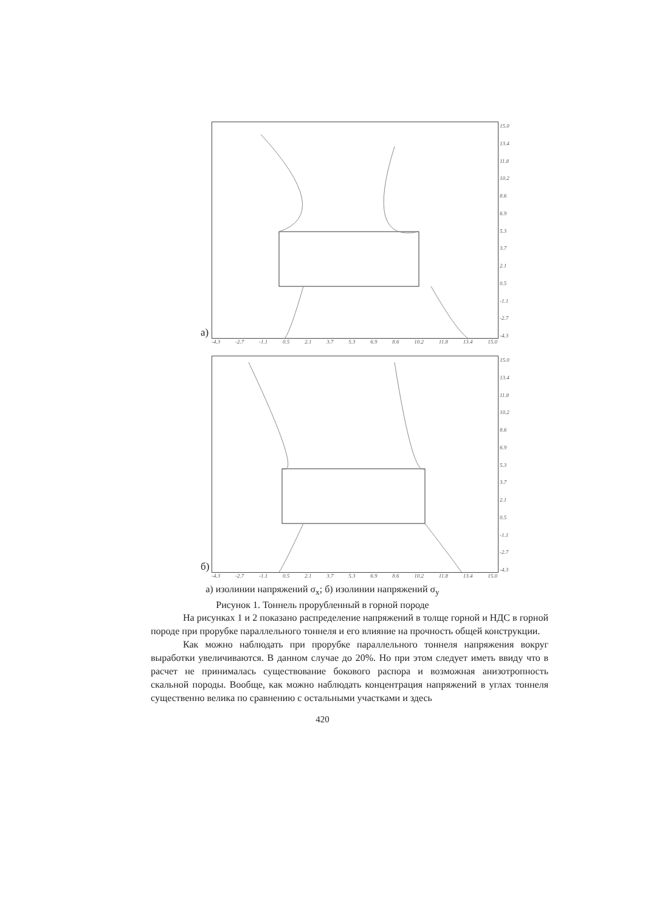а)
15.0
13.4
11.8
10.2
8.6
6.9
5.3
3.7
2.1
0.5
-1.1
-2.7
-4.3
-4.3 -2.7 -1.1 0.5 2.1 3.7 5.3 6.9 8.6 10.2 11.8 13.4 15.0
б)
15.0
13.4
11.8
10.2
8.6
6.9
5.3
3.7
2.1
0.5
-1.1
-2.7
-4.3
-4.3 -2.7 -1.1 0.5 2.1 3.7 5.3 6.9 8.6 10.2 11.8 13.4 15.0
а) изолинии напряжений σ<sub>x</sub>; б) изолинии напряжений σ<sub>y</sub>
Рисунок 1. Тоннель прорубленный в горной породе
На рисунках 1 и 2 показано распределение напряжений в толще горной и НДС в горной породе при прорубке параллельного тоннеля и его влияние на прочность общей конструкции.
Как можно наблюдать при прорубке параллельного тоннеля напряжения вокруг выработки увеличиваются. В данном случае до 20%. Но при этом следует иметь ввиду что в расчет не принималась существование бокового распора и возможная анизотропность скальной породы. Вообще, как можно наблюдать концентрация напряжений в углах тоннеля существенно велика по сравнению с остальными участками и здесь
420